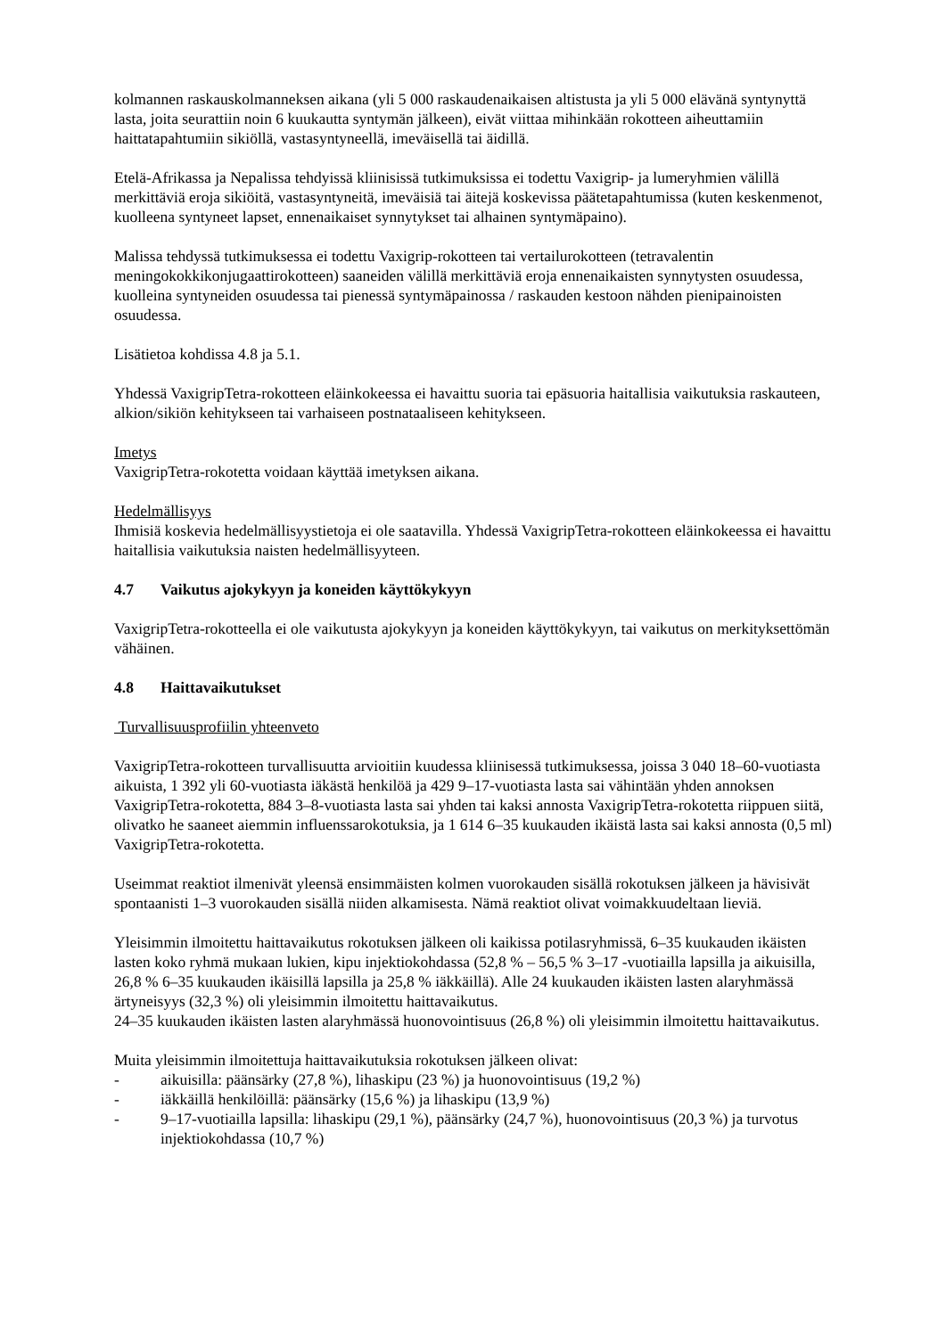kolmannen raskauskolmanneksen aikana (yli 5 000 raskaudenaikaisen altistusta ja yli 5 000 elävänä syntynyttä lasta, joita seurattiin noin 6 kuukautta syntymän jälkeen), eivät viittaa mihinkään rokotteen aiheuttamiin haittatapahtumiin sikiöllä, vastasyntyneellä, imeväisellä tai äidillä.
Etelä-Afrikassa ja Nepalissa tehdyissä kliinisissä tutkimuksissa ei todettu Vaxigrip- ja lumeryhmien välillä merkittäviä eroja sikiöitä, vastasyntyneitä, imeväisiä tai äitejä koskevissa päätetapahtumissa (kuten keskenmenot, kuolleena syntyneet lapset, ennenaikaiset synnytykset tai alhainen syntymäpaino).
Malissa tehdyssä tutkimuksessa ei todettu Vaxigrip-rokotteen tai vertailurokotteen (tetravalentin meningokokkikonjugaattirokotteen) saaneiden välillä merkittäviä eroja ennenaikaisten synnytysten osuudessa, kuolleina syntyneiden osuudessa tai pienessä syntymäpainossa / raskauden kestoon nähden pienipainoisten osuudessa.
Lisätietoa kohdissa 4.8 ja 5.1.
Yhdessä VaxigripTetra-rokotteen eläinkokeessa ei havaittu suoria tai epäsuoria haitallisia vaikutuksia raskauteen, alkion/sikiön kehitykseen tai varhaiseen postnataaliseen kehitykseen.
Imetys
VaxigripTetra-rokotetta voidaan käyttää imetyksen aikana.
Hedelmällisyys
Ihmisiä koskevia hedelmällisyystietoja ei ole saatavilla. Yhdessä VaxigripTetra-rokotteen eläinkokeessa ei havaittu haitallisia vaikutuksia naisten hedelmällisyyteen.
4.7 Vaikutus ajokykyyn ja koneiden käyttökykyyn
VaxigripTetra-rokotteella ei ole vaikutusta ajokykyyn ja koneiden käyttökykyyn, tai vaikutus on merkityksettömän vähäinen.
4.8 Haittavaikutukset
Turvallisuusprofiilin yhteenveto
VaxigripTetra-rokotteen turvallisuutta arvioitiin kuudessa kliinisessä tutkimuksessa, joissa 3 040 18–60-vuotiasta aikuista, 1 392 yli 60-vuotiasta iäkästä henkilöä ja 429 9–17-vuotiasta lasta sai vähintään yhden annoksen VaxigripTetra-rokotetta, 884 3–8-vuotiasta lasta sai yhden tai kaksi annosta VaxigripTetra-rokotetta riippuen siitä, olivatko he saaneet aiemmin influenssarokotuksia, ja 1 614 6–35 kuukauden ikäistä lasta sai kaksi annosta (0,5 ml) VaxigripTetra-rokotetta.
Useimmat reaktiot ilmenivät yleensä ensimmäisten kolmen vuorokauden sisällä rokotuksen jälkeen ja hävisivät spontaanisti 1–3 vuorokauden sisällä niiden alkamisesta. Nämä reaktiot olivat voimakkuudeltaan lieviä.
Yleisimmin ilmoitettu haittavaikutus rokotuksen jälkeen oli kaikissa potilasryhmissä, 6–35 kuukauden ikäisten lasten koko ryhmä mukaan lukien, kipu injektiokohdassa (52,8 % – 56,5 % 3–17 -vuotiailla lapsilla ja aikuisilla, 26,8 % 6–35 kuukauden ikäisillä lapsilla ja 25,8 % iäkkäillä). Alle 24 kuukauden ikäisten lasten alaryhmässä ärtyneisyys (32,3 %) oli yleisimmin ilmoitettu haittavaikutus.
24–35 kuukauden ikäisten lasten alaryhmässä huonovointisuus (26,8 %) oli yleisimmin ilmoitettu haittavaikutus.
Muita yleisimmin ilmoitettuja haittavaikutuksia rokotuksen jälkeen olivat:
- aikuisilla: päänsärky (27,8 %), lihaskipu (23 %) ja huonovointisuus (19,2 %)
- iäkkäillä henkilöillä: päänsärky (15,6 %) ja lihaskipu (13,9 %)
- 9–17-vuotiailla lapsilla: lihaskipu (29,1 %), päänsärky (24,7 %), huonovointisuus (20,3 %) ja turvotus injektiokohdassa (10,7 %)